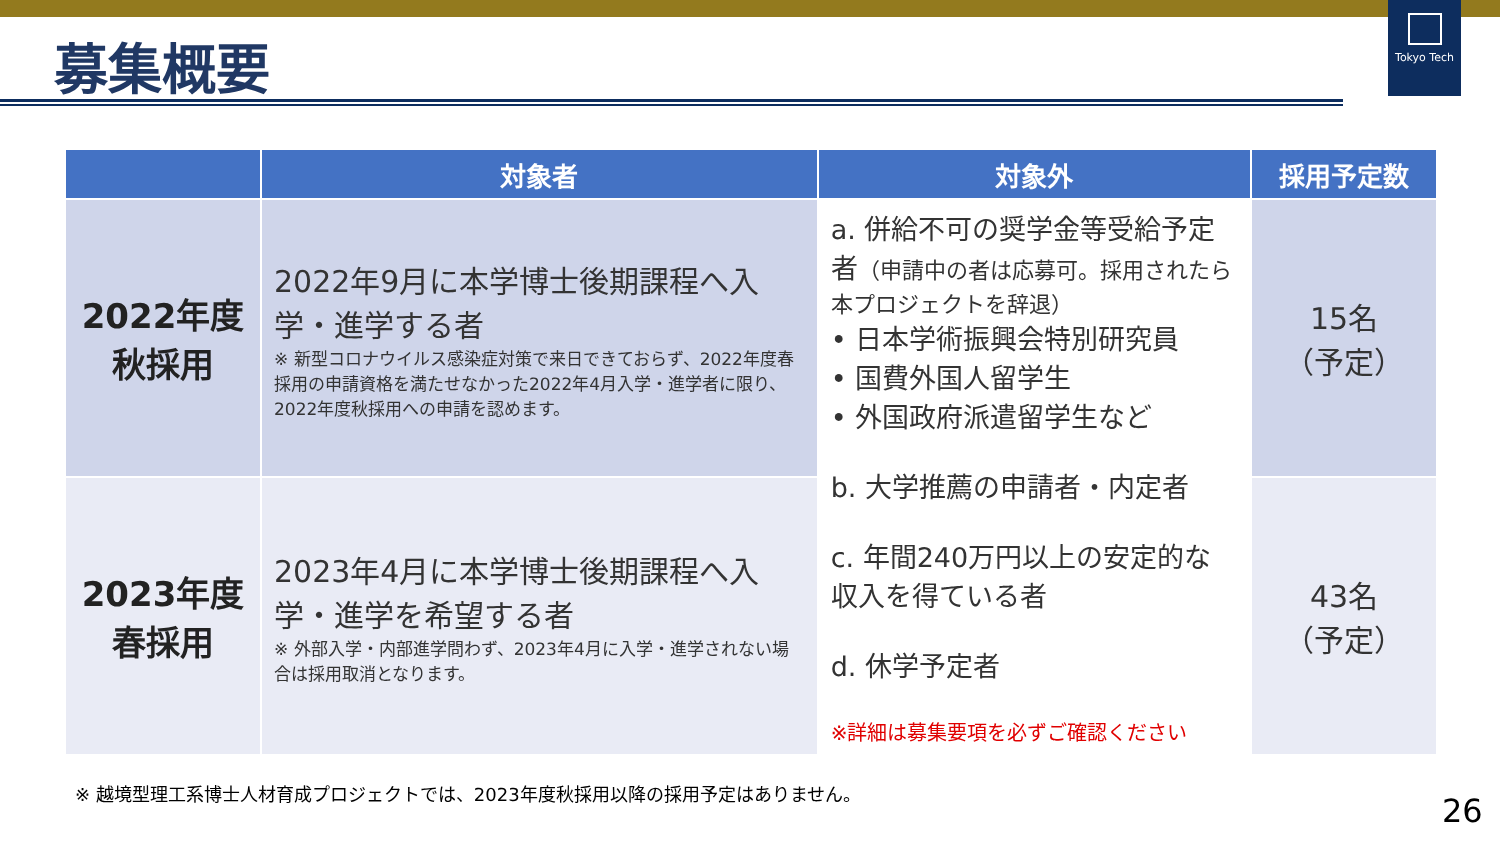募集概要
Tokyo Tech
| | 対象者 | 対象外 | 採用予定数 |
| --- | --- | --- | --- |
| 2022年度 秋採用 | 2022年9月に本学博士後期課程へ入学・進学する者 ※ 新型コロナウイルス感染症対策で来日できておらず、2022年度春採用の申請資格を満たせなかった2022年4月入学・進学者に限り、2022年度秋採用への申請を認めます。 | a. 併給不可の奨学金等受給予定者 （申請中の者は応募可。採用されたら本プロジェクトを辞退） • 日本学術振興会特別研究員 • 国費外国人留学生 • 外国政府派遣留学生など b. 大学推薦の申請者・内定者 c. 年間240万円以上の安定的な収入を得ている者 d. 休学予定者 ※詳細は募集要項を必ずご確認ください | 15名 （予定） |
| 2023年度 春採用 | 2023年4月に本学博士後期課程へ入学・進学を希望する者 ※ 外部入学・内部進学問わず、2023年4月に入学・進学されない場合は採用取消となります。 | | 43名 （予定） |
※ 越境型理工系博士人材育成プロジェクトでは、2023年度秋採用以降の採用予定はありません。
26